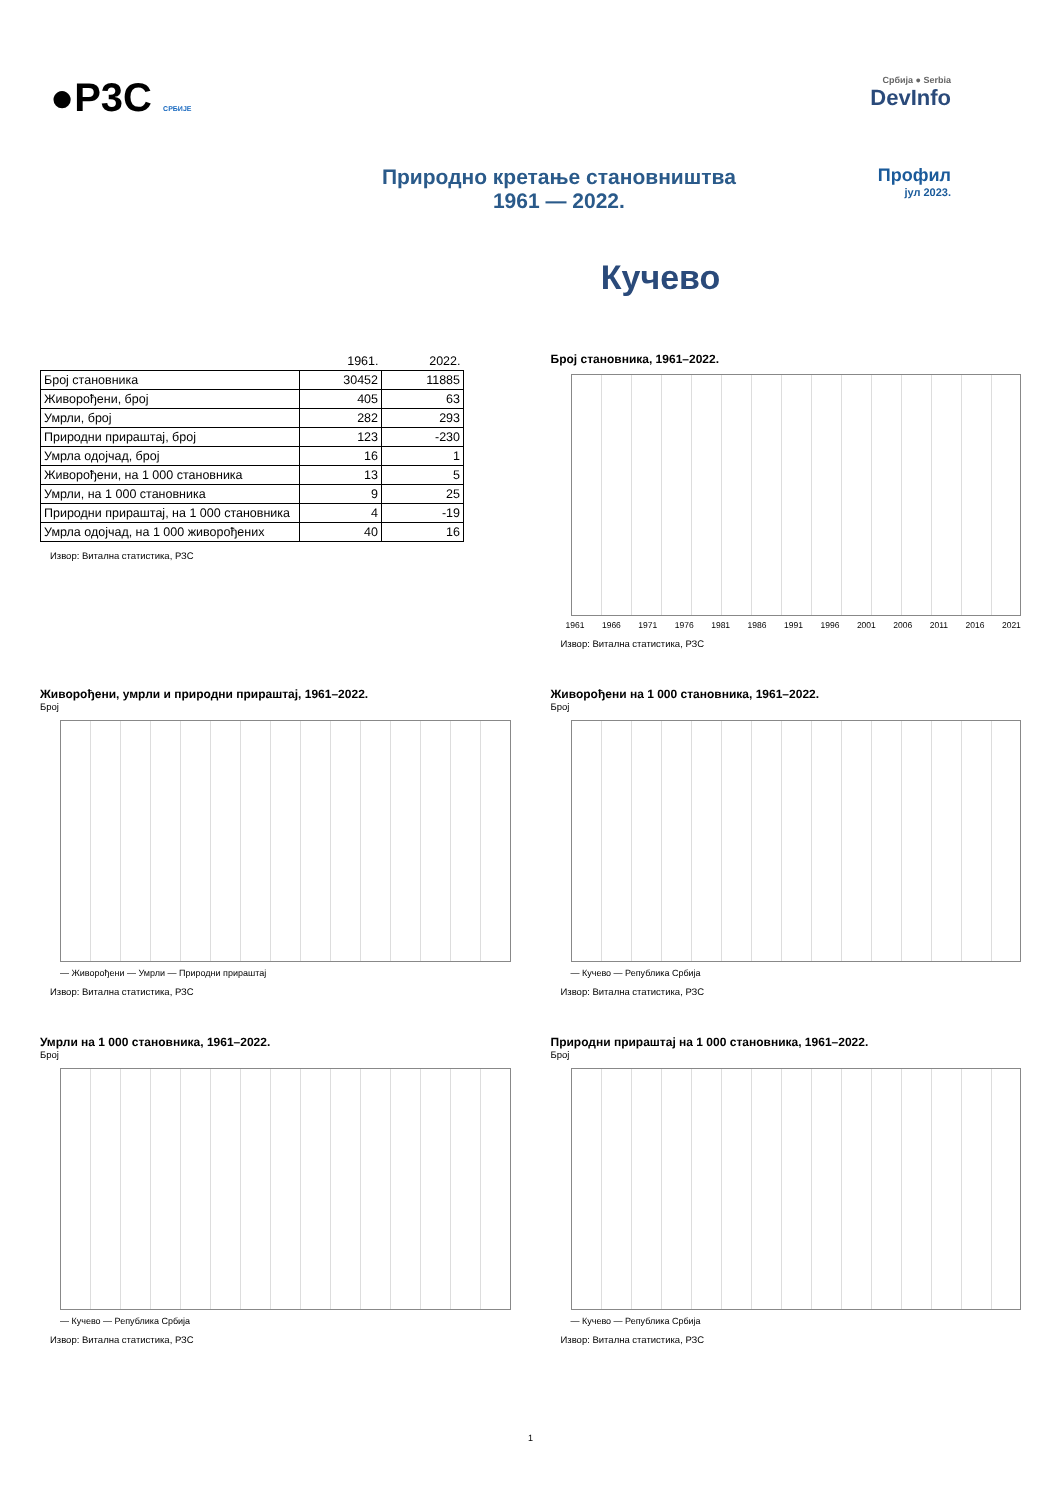●Р3С СРБИЈЕ
Србија ● Serbia
DevInfo
Природно кретање становништва
1961 — 2022.
Профил
јул 2023.
Кучево
| | 1961. | 2022. |
| --- | --- | --- |
| Број становника | 30452 | 11885 |
| Живорођени, број | 405 | 63 |
| Умрли, број | 282 | 293 |
| Природни прираштај, број | 123 | -230 |
| Умрла одојчад, број | 16 | 1 |
| Живорођени, на 1 000 становника | 13 | 5 |
| Умрли, на 1 000 становника | 9 | 25 |
| Природни прираштај, на 1 000 становника | 4 | -19 |
| Умрла одојчад, на 1 000 живорођених | 40 | 16 |
Извор: Витална статистика, РЗС
Број становника, 1961–2022.
1961 1966 1971 1976 1981 1986 1991 1996 2001 2006 2011 2016 2021
Извор: Витална статистика, РЗС
Живорођени, умрли и природни прираштај, 1961–2022.
Број
— Живорођени — Умрли — Природни прираштај
Извор: Витална статистика, РЗС
Живорођени на 1 000 становника, 1961–2022.
Број
— Кучево — Република Србија
Извор: Витална статистика, РЗС
Умрли на 1 000 становника, 1961–2022.
Број
— Кучево — Република Србија
Извор: Витална статистика, РЗС
Природни прираштај на 1 000 становника, 1961–2022.
Број
— Кучево — Република Србија
Извор: Витална статистика, РЗС
1